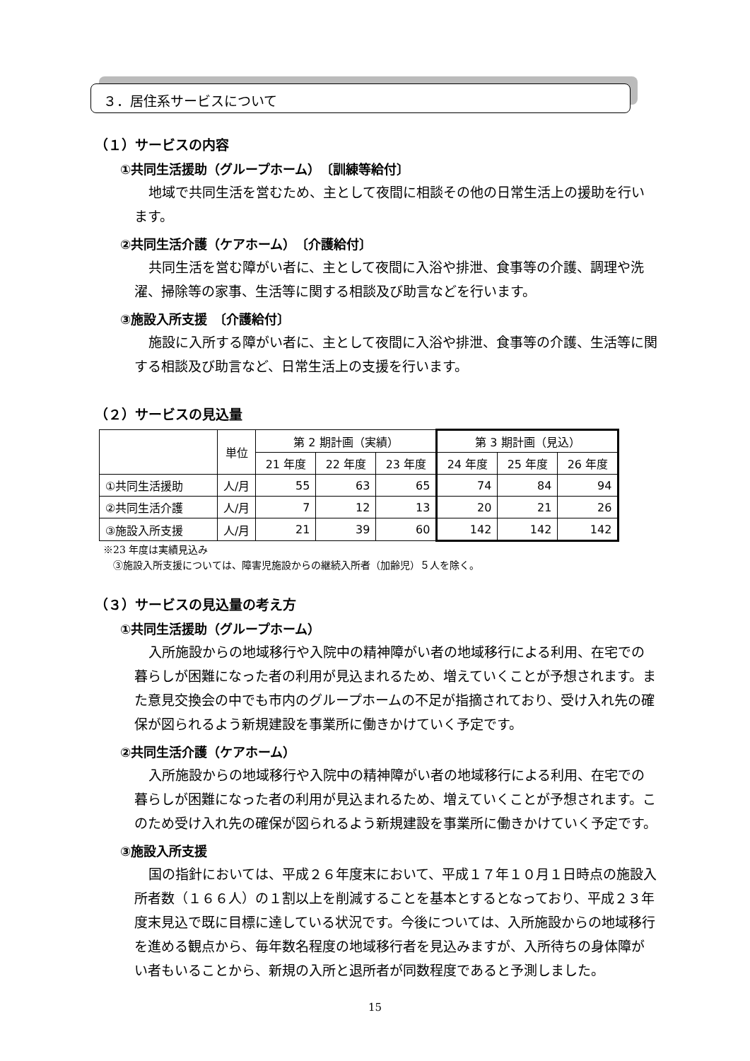３．居住系サービスについて
（１）サービスの内容
①共同生活援助（グループホーム）　〔訓練等給付〕
地域で共同生活を営むため、主として夜間に相談その他の日常生活上の援助を行います。
②共同生活介護（ケアホーム）　〔介護給付〕
共同生活を営む障がい者に、主として夜間に入浴や排泄、食事等の介護、調理や洗濯、掃除等の家事、生活等に関する相談及び助言などを行います。
③施設入所支援　〔介護給付〕
施設に入所する障がい者に、主として夜間に入浴や排泄、食事等の介護、生活等に関する相談及び助言など、日常生活上の支援を行います。
（２）サービスの見込量
| | 単位 | 第 2 期計画（実績） | | | 第 3 期計画（見込） | | |
| --- | --- | --- | --- | --- | --- | --- | --- |
| | | 21 年度 | 22 年度 | 23 年度 | 24 年度 | 25 年度 | 26 年度 |
| ①共同生活援助 | 人/月 | 55 | 63 | 65 | 74 | 84 | 94 |
| ②共同生活介護 | 人/月 | 7 | 12 | 13 | 20 | 21 | 26 |
| ③施設入所支援 | 人/月 | 21 | 39 | 60 | 142 | 142 | 142 |
※23 年度は実績見込み
　③施設入所支援については、障害児施設からの継続入所者（加齢児）５人を除く。
（３）サービスの見込量の考え方
①共同生活援助（グループホーム）
入所施設からの地域移行や入院中の精神障がい者の地域移行による利用、在宅での暮らしが困難になった者の利用が見込まれるため、増えていくことが予想されます。また意見交換会の中でも市内のグループホームの不足が指摘されており、受け入れ先の確保が図られるよう新規建設を事業所に働きかけていく予定です。
②共同生活介護（ケアホーム）
入所施設からの地域移行や入院中の精神障がい者の地域移行による利用、在宅での暮らしが困難になった者の利用が見込まれるため、増えていくことが予想されます。このため受け入れ先の確保が図られるよう新規建設を事業所に働きかけていく予定です。
③施設入所支援
国の指針においては、平成２６年度末において、平成１７年１０月１日時点の施設入所者数（１６６人）の１割以上を削減することを基本とするとなっており、平成２３年度末見込で既に目標に達している状況です。今後については、入所施設からの地域移行を進める観点から、毎年数名程度の地域移行者を見込みますが、入所待ちの身体障がい者もいることから、新規の入所と退所者が同数程度であると予測しました。
15